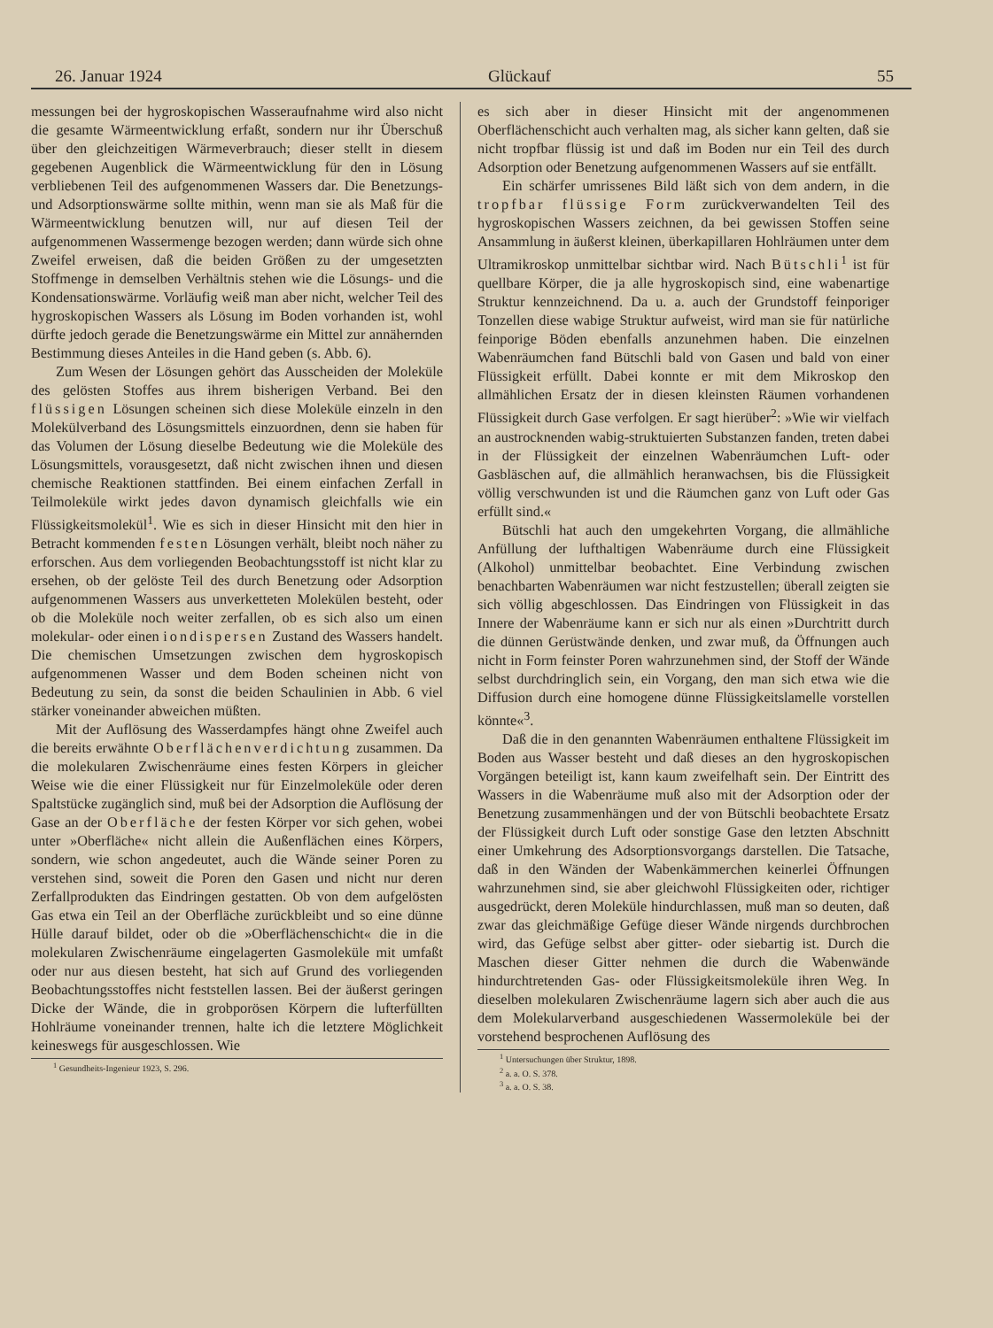26. Januar 1924 Glückauf 55
messungen bei der hygroskopischen Wasseraufnahme wird also nicht die gesamte Wärmeentwicklung erfaßt, sondern nur ihr Überschuß über den gleichzeitigen Wärmeverbrauch; dieser stellt in diesem gegebenen Augenblick die Wärmeentwicklung für den in Lösung verbliebenen Teil des aufgenommenen Wassers dar. Die Benetzungs- und Adsorptionswärme sollte mithin, wenn man sie als Maß für die Wärmeentwicklung benutzen will, nur auf diesen Teil der aufgenommenen Wassermenge bezogen werden; dann würde sich ohne Zweifel erweisen, daß die beiden Größen zu der umgesetzten Stoffmenge in demselben Verhältnis stehen wie die Lösungs- und die Kondensationswärme. Vorläufig weiß man aber nicht, welcher Teil des hygroskopischen Wassers als Lösung im Boden vorhanden ist, wohl dürfte jedoch gerade die Benetzungswärme ein Mittel zur annähernden Bestimmung dieses Anteiles in die Hand geben (s. Abb. 6).
Zum Wesen der Lösungen gehört das Ausscheiden der Moleküle des gelösten Stoffes aus ihrem bisherigen Verband. Bei den flüssigen Lösungen scheinen sich diese Moleküle einzeln in den Molekülverband des Lösungsmittels einzuordnen, denn sie haben für das Volumen der Lösung dieselbe Bedeutung wie die Moleküle des Lösungsmittels, vorausgesetzt, daß nicht zwischen ihnen und diesen chemische Reaktionen stattfinden. Bei einem einfachen Zerfall in Teilmoleküle wirkt jedes davon dynamisch gleichfalls wie ein Flüssigkeitsmolekül<sup>1</sup>. Wie es sich in dieser Hinsicht mit den hier in Betracht kommenden festen Lösungen verhält, bleibt noch näher zu erforschen. Aus dem vorliegenden Beobachtungsstoff ist nicht klar zu ersehen, ob der gelöste Teil des durch Benetzung oder Adsorption aufgenommenen Wassers aus unverketteten Molekülen besteht, oder ob die Moleküle noch weiter zerfallen, ob es sich also um einen molekular- oder einen iondispersen Zustand des Wassers handelt. Die chemischen Umsetzungen zwischen dem hygroskopisch aufgenommenen Wasser und dem Boden scheinen nicht von Bedeutung zu sein, da sonst die beiden Schaulinien in Abb. 6 viel stärker voneinander abweichen müßten.
Mit der Auflösung des Wasserdampfes hängt ohne Zweifel auch die bereits erwähnte Oberflächenverdichtung zusammen. Da die molekularen Zwischenräume eines festen Körpers in gleicher Weise wie die einer Flüssigkeit nur für Einzelmoleküle oder deren Spaltstücke zugänglich sind, muß bei der Adsorption die Auflösung der Gase an der Oberfläche der festen Körper vor sich gehen, wobei unter »Oberfläche« nicht allein die Außenflächen eines Körpers, sondern, wie schon angedeutet, auch die Wände seiner Poren zu verstehen sind, soweit die Poren den Gasen und nicht nur deren Zerfallprodukten das Eindringen gestatten. Ob von dem aufgelösten Gas etwa ein Teil an der Oberfläche zurückbleibt und so eine dünne Hülle darauf bildet, oder ob die »Oberflächenschicht« die in die molekularen Zwischenräume eingelagerten Gasmoleküle mit umfaßt oder nur aus diesen besteht, hat sich auf Grund des vorliegenden Beobachtungsstoffes nicht feststellen lassen. Bei der äußerst geringen Dicke der Wände, die in grobporösen Körpern die lufterfüllten Hohlräume voneinander trennen, halte ich die letztere Möglichkeit keineswegs für ausgeschlossen. Wie
<sup>1</sup> Gesundheits-Ingenieur 1923, S. 296.
es sich aber in dieser Hinsicht mit der angenommenen Oberflächenschicht auch verhalten mag, als sicher kann gelten, daß sie nicht tropfbar flüssig ist und daß im Boden nur ein Teil des durch Adsorption oder Benetzung aufgenommenen Wassers auf sie entfällt.
Ein schärfer umrissenes Bild läßt sich von dem andern, in die tropfbar flüssige Form zurückverwandelten Teil des hygroskopischen Wassers zeichnen, da bei gewissen Stoffen seine Ansammlung in äußerst kleinen, überkapillaren Hohlräumen unter dem Ultramikroskop unmittelbar sichtbar wird. Nach Bütschli<sup>1</sup> ist für quellbare Körper, die ja alle hygroskopisch sind, eine wabenartige Struktur kennzeichnend. Da u. a. auch der Grundstoff feinporiger Tonzellen diese wabige Struktur aufweist, wird man sie für natürliche feinporige Böden ebenfalls anzunehmen haben. Die einzelnen Wabenräumchen fand Bütschli bald von Gasen und bald von einer Flüssigkeit erfüllt. Dabei konnte er mit dem Mikroskop den allmählichen Ersatz der in diesen kleinsten Räumen vorhandenen Flüssigkeit durch Gase verfolgen. Er sagt hierüber<sup>2</sup>: »Wie wir vielfach an austrocknenden wabig-struktuierten Substanzen fanden, treten dabei in der Flüssigkeit der einzelnen Wabenräumchen Luft- oder Gasbläschen auf, die allmählich heranwachsen, bis die Flüssigkeit völlig verschwunden ist und die Räumchen ganz von Luft oder Gas erfüllt sind.«
Bütschli hat auch den umgekehrten Vorgang, die allmähliche Anfüllung der lufthaltigen Wabenräume durch eine Flüssigkeit (Alkohol) unmittelbar beobachtet. Eine Verbindung zwischen benachbarten Wabenräumen war nicht festzustellen; überall zeigten sie sich völlig abgeschlossen. Das Eindringen von Flüssigkeit in das Innere der Wabenräume kann er sich nur als einen »Durchtritt durch die dünnen Gerüstwände denken, und zwar muß, da Öffnungen auch nicht in Form feinster Poren wahrzunehmen sind, der Stoff der Wände selbst durchdringlich sein, ein Vorgang, den man sich etwa wie die Diffusion durch eine homogene dünne Flüssigkeitslamelle vorstellen könnte«<sup>3</sup>.
Daß die in den genannten Wabenräumen enthaltene Flüssigkeit im Boden aus Wasser besteht und daß dieses an den hygroskopischen Vorgängen beteiligt ist, kann kaum zweifelhaft sein. Der Eintritt des Wassers in die Wabenräume muß also mit der Adsorption oder der Benetzung zusammenhängen und der von Bütschli beobachtete Ersatz der Flüssigkeit durch Luft oder sonstige Gase den letzten Abschnitt einer Umkehrung des Adsorptionsvorgangs darstellen. Die Tatsache, daß in den Wänden der Wabenkämmerchen keinerlei Öffnungen wahrzunehmen sind, sie aber gleichwohl Flüssigkeiten oder, richtiger ausgedrückt, deren Moleküle hindurchlassen, muß man so deuten, daß zwar das gleichmäßige Gefüge dieser Wände nirgends durchbrochen wird, das Gefüge selbst aber gitter- oder siebartig ist. Durch die Maschen dieser Gitter nehmen die durch die Wabenwände hindurchtretenden Gas- oder Flüssigkeitsmoleküle ihren Weg. In dieselben molekularen Zwischenräume lagern sich aber auch die aus dem Molekularverband ausgeschiedenen Wassermoleküle bei der vorstehend besprochenen Auflösung des
<sup>1</sup> Untersuchungen über Struktur, 1898.
<sup>2</sup> a. a. O. S. 378.
<sup>3</sup> a. a. O. S. 38.